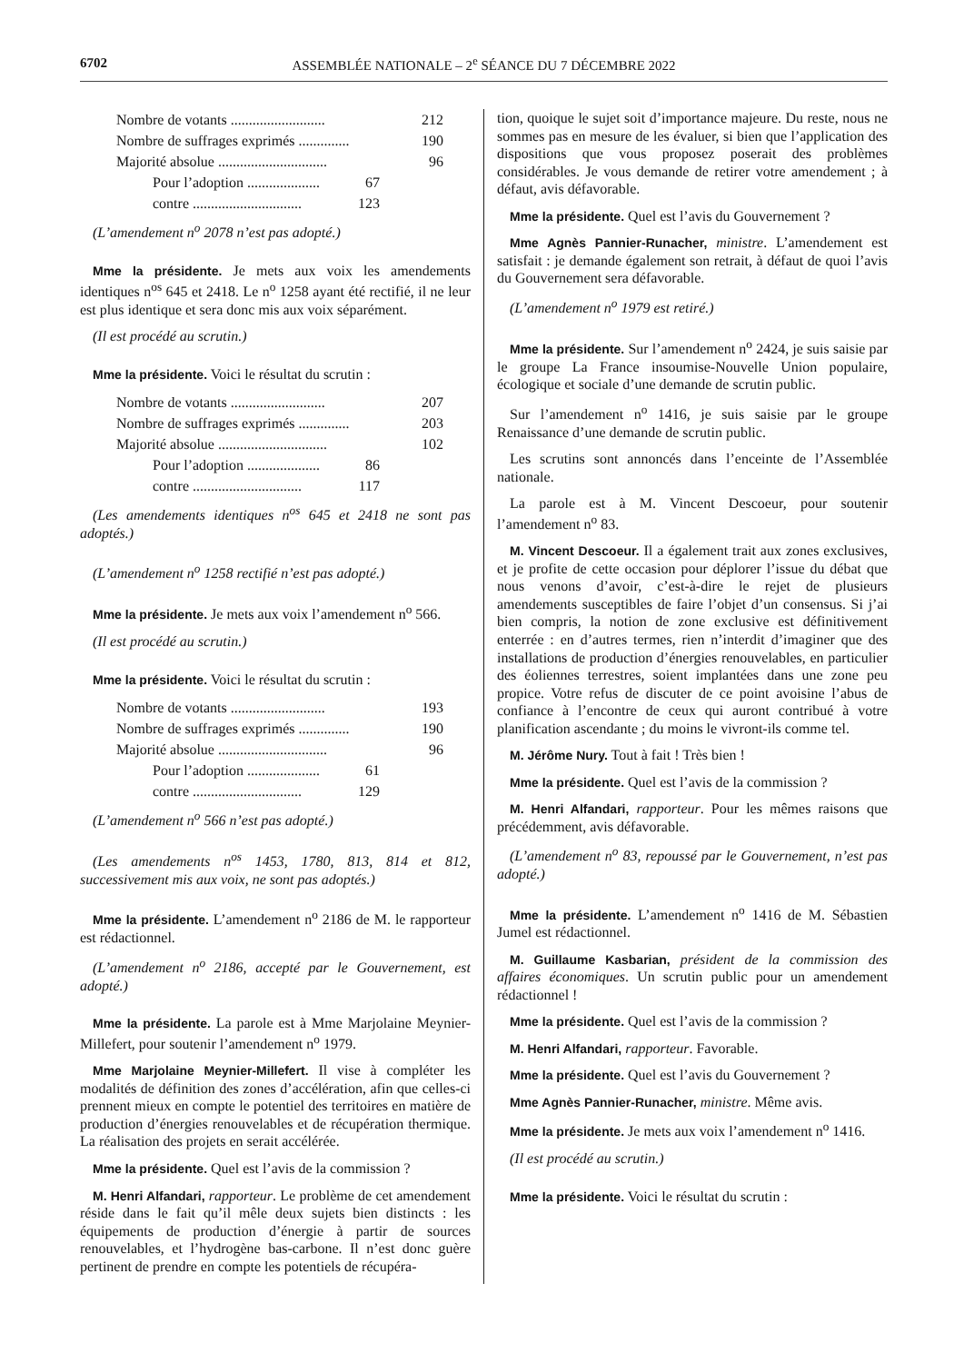6702 ASSEMBLÉE NATIONALE – 2<sup>e</sup> SÉANCE DU 7 DÉCEMBRE 2022
Nombre de votants .......................... 212
Nombre de suffrages exprimés .............. 190
Majorité absolue .............................. 96
Pour l’adoption .................... 67
contre .............................. 123
(L’amendement n<sup>o</sup> 2078 n’est pas adopté.)
Mme la présidente. Je mets aux voix les amendements identiques n<sup>os</sup> 645 et 2418. Le n<sup>o</sup> 1258 ayant été rectifié, il ne leur est plus identique et sera donc mis aux voix séparément.
(Il est procédé au scrutin.)
Mme la présidente. Voici le résultat du scrutin :
Nombre de votants .......................... 207
Nombre de suffrages exprimés .............. 203
Majorité absolue .............................. 102
Pour l’adoption .................... 86
contre .............................. 117
(Les amendements identiques n<sup>os</sup> 645 et 2418 ne sont pas adoptés.)
(L’amendement n<sup>o</sup> 1258 rectifié n’est pas adopté.)
Mme la présidente. Je mets aux voix l’amendement n<sup>o</sup> 566.
(Il est procédé au scrutin.)
Mme la présidente. Voici le résultat du scrutin :
Nombre de votants .......................... 193
Nombre de suffrages exprimés .............. 190
Majorité absolue .............................. 96
Pour l’adoption .................... 61
contre .............................. 129
(L’amendement n<sup>o</sup> 566 n’est pas adopté.)
(Les amendements n<sup>os</sup> 1453, 1780, 813, 814 et 812, successivement mis aux voix, ne sont pas adoptés.)
Mme la présidente. L’amendement n<sup>o</sup> 2186 de M. le rapporteur est rédactionnel.
(L’amendement n<sup>o</sup> 2186, accepté par le Gouvernement, est adopté.)
Mme la présidente. La parole est à Mme Marjolaine Meynier-Millefert, pour soutenir l’amendement n<sup>o</sup> 1979.
Mme Marjolaine Meynier-Millefert. Il vise à compléter les modalités de définition des zones d’accélération, afin que celles-ci prennent mieux en compte le potentiel des territoires en matière de production d’énergies renouvelables et de récupération thermique. La réalisation des projets en serait accélérée.
Mme la présidente. Quel est l’avis de la commission ?
M. Henri Alfandari, rapporteur. Le problème de cet amendement réside dans le fait qu’il mêle deux sujets bien distincts : les équipements de production d’énergie à partir de sources renouvelables, et l’hydrogène bas-carbone. Il n’est donc guère pertinent de prendre en compte les potentiels de récupéra-
tion, quoique le sujet soit d’importance majeure. Du reste, nous ne sommes pas en mesure de les évaluer, si bien que l’application des dispositions que vous proposez poserait des problèmes considérables. Je vous demande de retirer votre amendement ; à défaut, avis défavorable.
Mme la présidente. Quel est l’avis du Gouvernement ?
Mme Agnès Pannier-Runacher, ministre. L’amendement est satisfait : je demande également son retrait, à défaut de quoi l’avis du Gouvernement sera défavorable.
(L’amendement n<sup>o</sup> 1979 est retiré.)
Mme la présidente. Sur l’amendement n<sup>o</sup> 2424, je suis saisie par le groupe La France insoumise-Nouvelle Union populaire, écologique et sociale d’une demande de scrutin public.
Sur l’amendement n<sup>o</sup> 1416, je suis saisie par le groupe Renaissance d’une demande de scrutin public.
Les scrutins sont annoncés dans l’enceinte de l’Assemblée nationale.
La parole est à M. Vincent Descoeur, pour soutenir l’amendement n<sup>o</sup> 83.
M. Vincent Descoeur. Il a également trait aux zones exclusives, et je profite de cette occasion pour déplorer l’issue du débat que nous venons d’avoir, c’est-à-dire le rejet de plusieurs amendements susceptibles de faire l’objet d’un consensus. Si j’ai bien compris, la notion de zone exclusive est définitivement enterrée : en d’autres termes, rien n’interdit d’imaginer que des installations de production d’énergies renouvelables, en particulier des éoliennes terrestres, soient implantées dans une zone peu propice. Votre refus de discuter de ce point avoisine l’abus de confiance à l’encontre de ceux qui auront contribué à votre planification ascendante ; du moins le vivront-ils comme tel.
M. Jérôme Nury. Tout à fait ! Très bien !
Mme la présidente. Quel est l’avis de la commission ?
M. Henri Alfandari, rapporteur. Pour les mêmes raisons que précédemment, avis défavorable.
(L’amendement n<sup>o</sup> 83, repoussé par le Gouvernement, n’est pas adopté.)
Mme la présidente. L’amendement n<sup>o</sup> 1416 de M. Sébastien Jumel est rédactionnel.
M. Guillaume Kasbarian, président de la commission des affaires économiques. Un scrutin public pour un amendement rédactionnel !
Mme la présidente. Quel est l’avis de la commission ?
M. Henri Alfandari, rapporteur. Favorable.
Mme la présidente. Quel est l’avis du Gouvernement ?
Mme Agnès Pannier-Runacher, ministre. Même avis.
Mme la présidente. Je mets aux voix l’amendement n<sup>o</sup> 1416.
(Il est procédé au scrutin.)
Mme la présidente. Voici le résultat du scrutin :